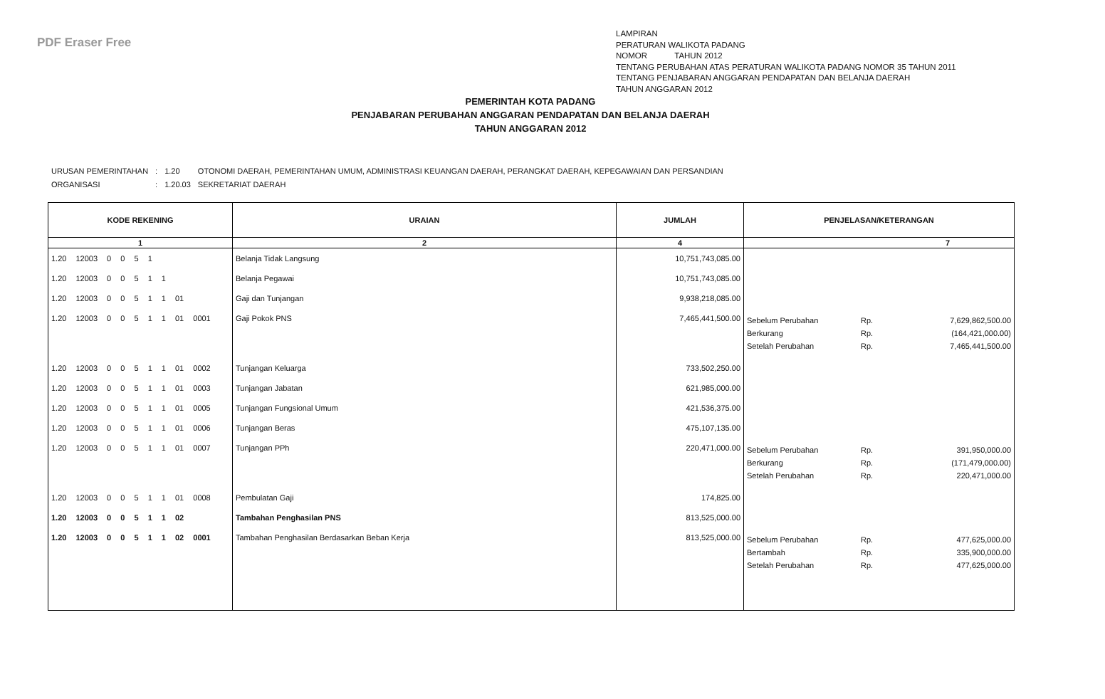PDF Eraser Free
LAMPIRAN
PERATURAN WALIKOTA PADANG
NOMOR TAHUN 2012
TENTANG PERUBAHAN ATAS PERATURAN WALIKOTA PADANG NOMOR 35 TAHUN 2011
TENTANG PENJABARAN ANGGARAN PENDAPATAN DAN BELANJA DAERAH
TAHUN ANGGARAN 2012
PEMERINTAH KOTA PADANG
PENJABARAN PERUBAHAN ANGGARAN PENDAPATAN DAN BELANJA DAERAH
TAHUN ANGGARAN 2012
| URUSAN PEMERINTAHAN | : | 1.20 | OTONOMI DAERAH, PEMERINTAHAN UMUM, ADMINISTRASI KEUANGAN DAERAH, PERANGKAT DAERAH, KEPEGAWAIAN DAN PERSANDIAN |
| ORGANISASI | : | 1.20.03 | SEKRETARIAT DAERAH |
| KODE REKENING | URAIAN | JUMLAH | PENJELASAN/KETERANGAN |
| --- | --- | --- | --- |
| 1 | 2 | 4 | 7 |
| 1.20 12003 0 0 5 1 | Belanja Tidak Langsung | 10,751,743,085.00 | |
| 1.20 12003 0 0 5 1 1 | Belanja Pegawai | 10,751,743,085.00 | |
| 1.20 12003 0 0 5 1 1 01 | Gaji dan Tunjangan | 9,938,218,085.00 | |
| 1.20 12003 0 0 5 1 1 01 0001 | Gaji Pokok PNS | 7,465,441,500.00 | Sebelum Perubahan Rp. 7,629,862,500.00 Berkurang Rp. (164,421,000.00) Setelah Perubahan Rp. 7,465,441,500.00 |
| 1.20 12003 0 0 5 1 1 01 0002 | Tunjangan Keluarga | 733,502,250.00 | |
| 1.20 12003 0 0 5 1 1 01 0003 | Tunjangan Jabatan | 621,985,000.00 | |
| 1.20 12003 0 0 5 1 1 01 0005 | Tunjangan Fungsional Umum | 421,536,375.00 | |
| 1.20 12003 0 0 5 1 1 01 0006 | Tunjangan Beras | 475,107,135.00 | |
| 1.20 12003 0 0 5 1 1 01 0007 | Tunjangan PPh | 220,471,000.00 | Sebelum Perubahan Rp. 391,950,000.00 Berkurang Rp. (171,479,000.00) Setelah Perubahan Rp. 220,471,000.00 |
| 1.20 12003 0 0 5 1 1 01 0008 | Pembulatan Gaji | 174,825.00 | |
| 1.20 12003 0 0 5 1 1 02 | Tambahan Penghasilan PNS | 813,525,000.00 | |
| 1.20 12003 0 0 5 1 1 02 0001 | Tambahan Penghasilan Berdasarkan Beban Kerja | 813,525,000.00 | Sebelum Perubahan Rp. 477,625,000.00 Bertambah Rp. 335,900,000.00 Setelah Perubahan Rp. 477,625,000.00 |